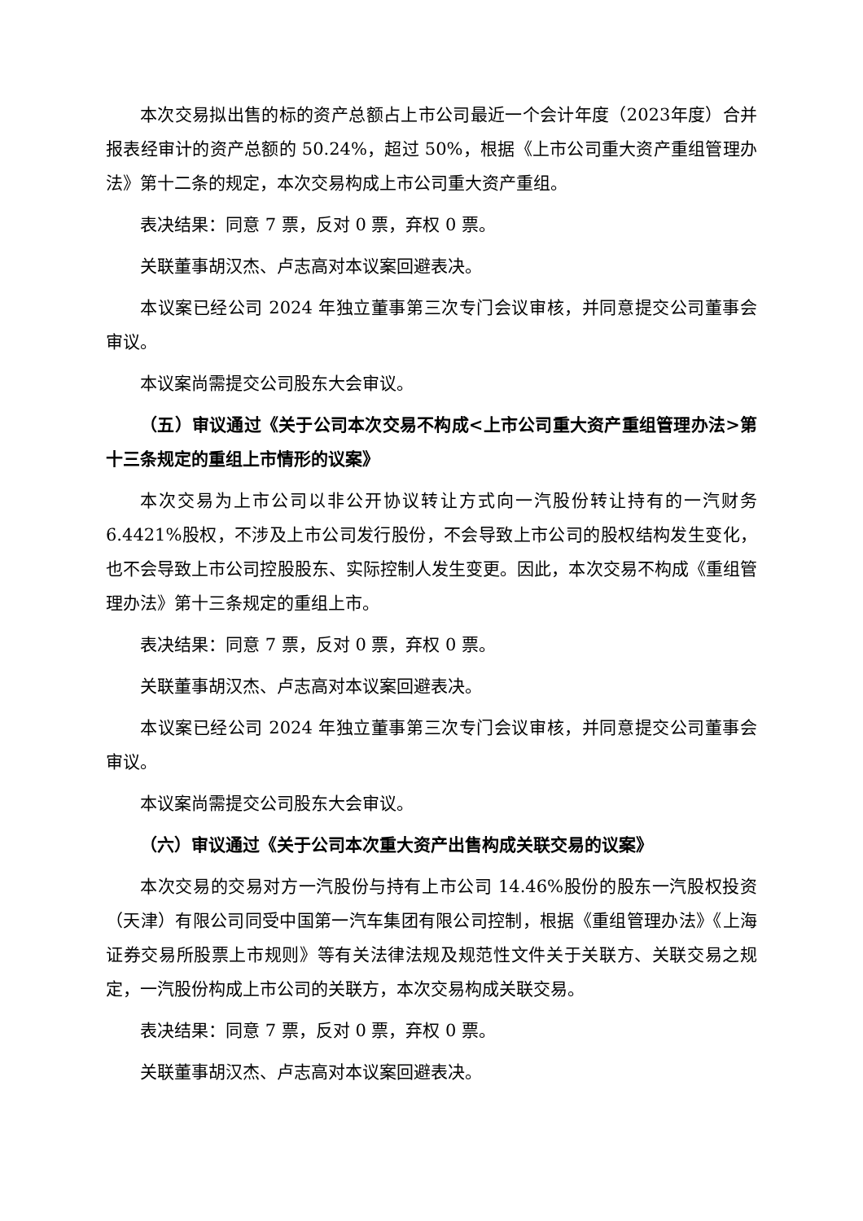本次交易拟出售的标的资产总额占上市公司最近一个会计年度（2023年度）合并报表经审计的资产总额的 50.24%，超过 50%，根据《上市公司重大资产重组管理办法》第十二条的规定，本次交易构成上市公司重大资产重组。
表决结果：同意 7 票，反对 0 票，弃权 0 票。
关联董事胡汉杰、卢志高对本议案回避表决。
本议案已经公司 2024 年独立董事第三次专门会议审核，并同意提交公司董事会审议。
本议案尚需提交公司股东大会审议。
（五）审议通过《关于公司本次交易不构成<上市公司重大资产重组管理办法>第十三条规定的重组上市情形的议案》
本次交易为上市公司以非公开协议转让方式向一汽股份转让持有的一汽财务 6.4421%股权，不涉及上市公司发行股份，不会导致上市公司的股权结构发生变化，也不会导致上市公司控股股东、实际控制人发生变更。因此，本次交易不构成《重组管理办法》第十三条规定的重组上市。
表决结果：同意 7 票，反对 0 票，弃权 0 票。
关联董事胡汉杰、卢志高对本议案回避表决。
本议案已经公司 2024 年独立董事第三次专门会议审核，并同意提交公司董事会审议。
本议案尚需提交公司股东大会审议。
（六）审议通过《关于公司本次重大资产出售构成关联交易的议案》
本次交易的交易对方一汽股份与持有上市公司 14.46%股份的股东一汽股权投资（天津）有限公司同受中国第一汽车集团有限公司控制，根据《重组管理办法》《上海证券交易所股票上市规则》等有关法律法规及规范性文件关于关联方、关联交易之规定，一汽股份构成上市公司的关联方，本次交易构成关联交易。
表决结果：同意 7 票，反对 0 票，弃权 0 票。
关联董事胡汉杰、卢志高对本议案回避表决。